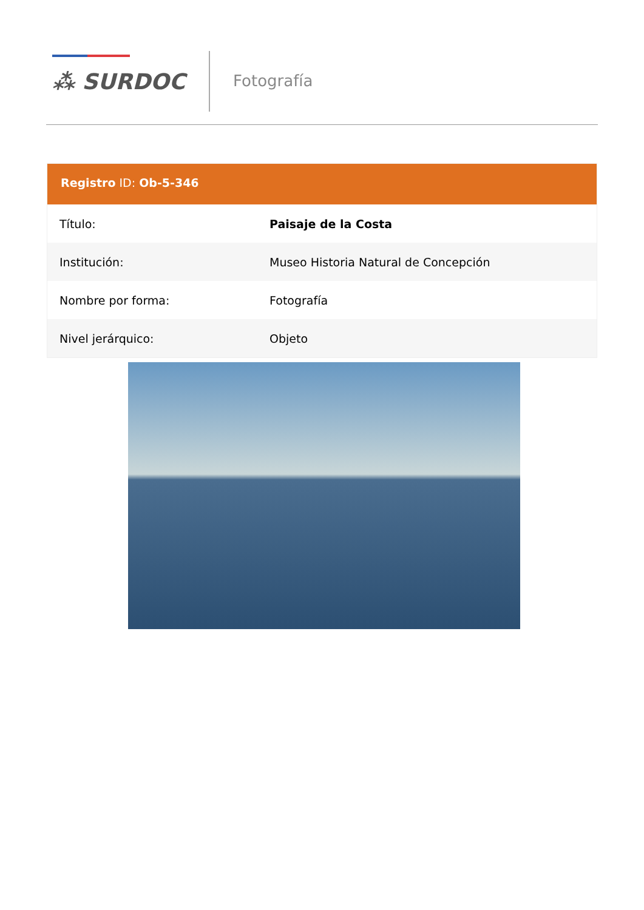⁂ SURDOC
Fotografía
Registro ID: Ob-5-346
| Título: | Paisaje de la Costa |
| Institución: | Museo Historia Natural de Concepción |
| Nombre por forma: | Fotografía |
| Nivel jerárquico: | Objeto |